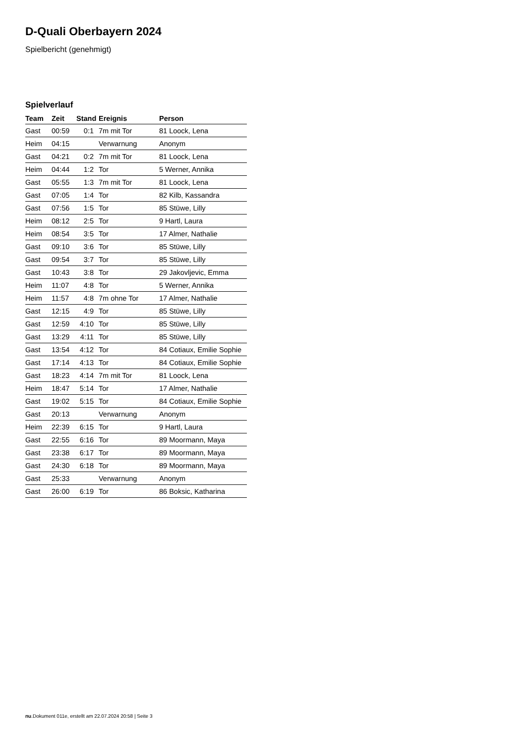D-Quali Oberbayern 2024
Spielbericht (genehmigt)
Spielverlauf
| Team | Zeit | Stand | Ereignis | Person |
| --- | --- | --- | --- | --- |
| Gast | 00:59 | 0:1 | 7m mit Tor | 81 Loock, Lena |
| Heim | 04:15 | | Verwarnung | Anonym |
| Gast | 04:21 | 0:2 | 7m mit Tor | 81 Loock, Lena |
| Heim | 04:44 | 1:2 | Tor | 5 Werner, Annika |
| Gast | 05:55 | 1:3 | 7m mit Tor | 81 Loock, Lena |
| Gast | 07:05 | 1:4 | Tor | 82 Kilb, Kassandra |
| Gast | 07:56 | 1:5 | Tor | 85 Stüwe, Lilly |
| Heim | 08:12 | 2:5 | Tor | 9 Hartl, Laura |
| Heim | 08:54 | 3:5 | Tor | 17 Almer, Nathalie |
| Gast | 09:10 | 3:6 | Tor | 85 Stüwe, Lilly |
| Gast | 09:54 | 3:7 | Tor | 85 Stüwe, Lilly |
| Gast | 10:43 | 3:8 | Tor | 29 Jakovljevic, Emma |
| Heim | 11:07 | 4:8 | Tor | 5 Werner, Annika |
| Heim | 11:57 | 4:8 | 7m ohne Tor | 17 Almer, Nathalie |
| Gast | 12:15 | 4:9 | Tor | 85 Stüwe, Lilly |
| Gast | 12:59 | 4:10 | Tor | 85 Stüwe, Lilly |
| Gast | 13:29 | 4:11 | Tor | 85 Stüwe, Lilly |
| Gast | 13:54 | 4:12 | Tor | 84 Cotiaux, Emilie Sophie |
| Gast | 17:14 | 4:13 | Tor | 84 Cotiaux, Emilie Sophie |
| Gast | 18:23 | 4:14 | 7m mit Tor | 81 Loock, Lena |
| Heim | 18:47 | 5:14 | Tor | 17 Almer, Nathalie |
| Gast | 19:02 | 5:15 | Tor | 84 Cotiaux, Emilie Sophie |
| Gast | 20:13 | | Verwarnung | Anonym |
| Heim | 22:39 | 6:15 | Tor | 9 Hartl, Laura |
| Gast | 22:55 | 6:16 | Tor | 89 Moormann, Maya |
| Gast | 23:38 | 6:17 | Tor | 89 Moormann, Maya |
| Gast | 24:30 | 6:18 | Tor | 89 Moormann, Maya |
| Gast | 25:33 | | Verwarnung | Anonym |
| Gast | 26:00 | 6:19 | Tor | 86 Boksic, Katharina |
nu.Dokument 011e, erstellt am 22.07.2024 20:58 | Seite 3